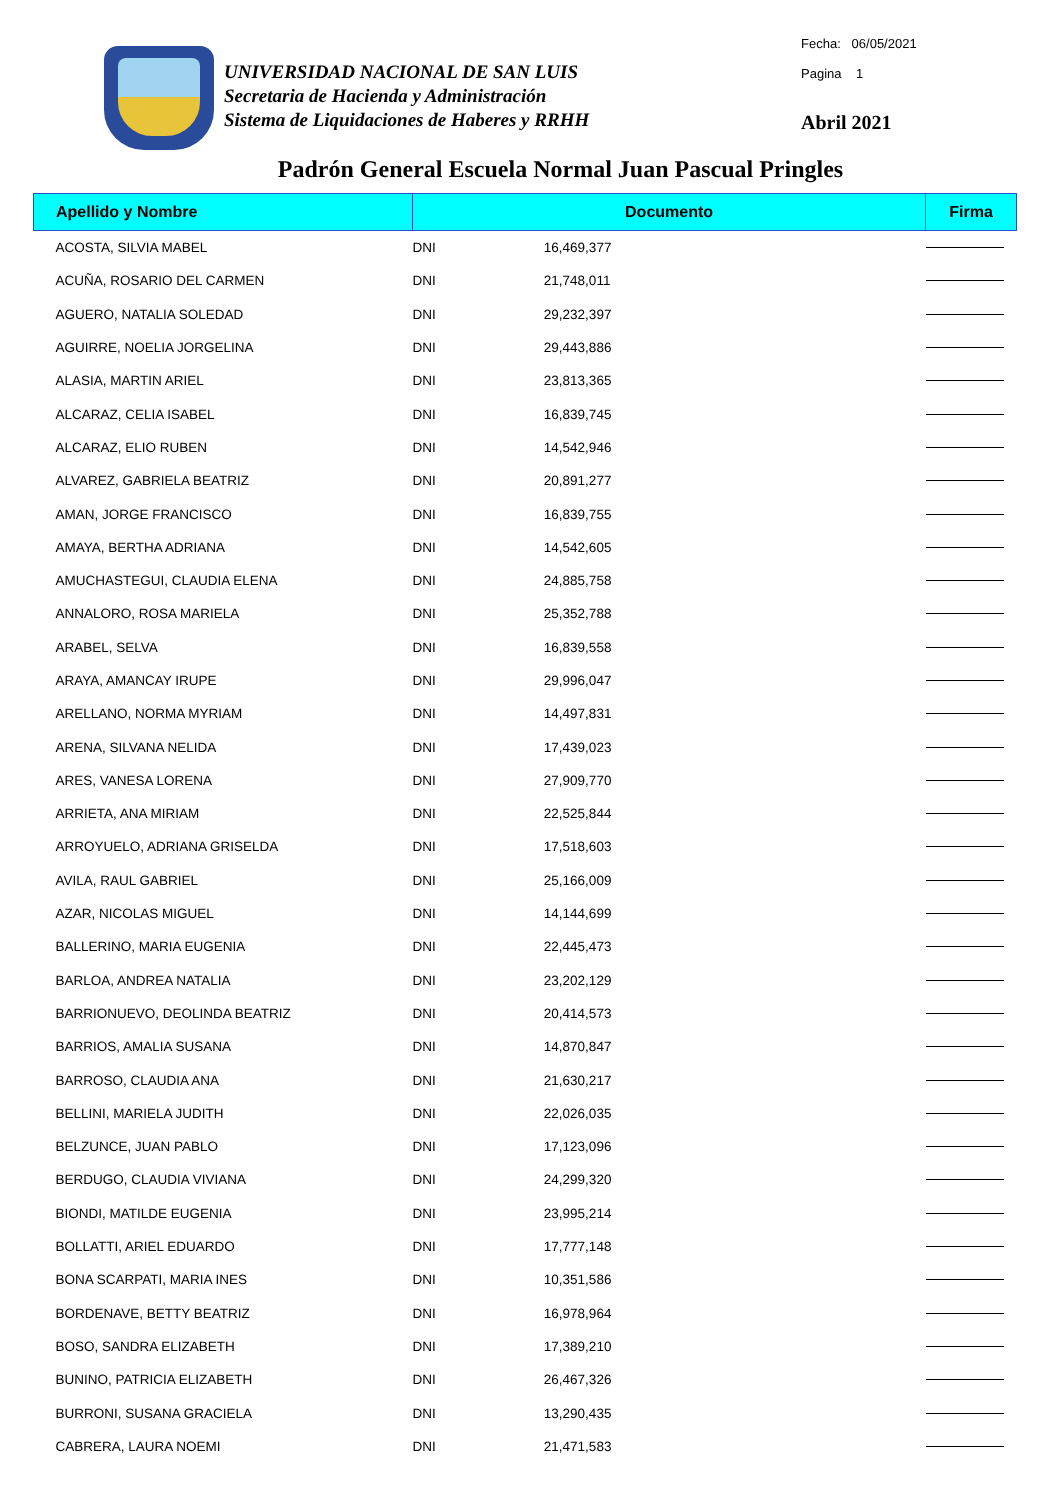UNIVERSIDAD NACIONAL DE SAN LUIS
Secretaria de Hacienda y Administración
Sistema de Liquidaciones de Haberes y RRHH
Fecha: 06/05/2021
Pagina 1
Abril 2021
Padrón General Escuela Normal Juan Pascual Pringles
| Apellido y Nombre | Documento | | Firma |
| --- | --- | --- | --- |
| ACOSTA, SILVIA MABEL | DNI | 16,469,377 | |
| ACUÑA, ROSARIO DEL CARMEN | DNI | 21,748,011 | |
| AGUERO, NATALIA SOLEDAD | DNI | 29,232,397 | |
| AGUIRRE, NOELIA JORGELINA | DNI | 29,443,886 | |
| ALASIA, MARTIN ARIEL | DNI | 23,813,365 | |
| ALCARAZ, CELIA ISABEL | DNI | 16,839,745 | |
| ALCARAZ, ELIO RUBEN | DNI | 14,542,946 | |
| ALVAREZ, GABRIELA BEATRIZ | DNI | 20,891,277 | |
| AMAN, JORGE FRANCISCO | DNI | 16,839,755 | |
| AMAYA, BERTHA ADRIANA | DNI | 14,542,605 | |
| AMUCHASTEGUI, CLAUDIA ELENA | DNI | 24,885,758 | |
| ANNALORO, ROSA MARIELA | DNI | 25,352,788 | |
| ARABEL, SELVA | DNI | 16,839,558 | |
| ARAYA, AMANCAY IRUPE | DNI | 29,996,047 | |
| ARELLANO, NORMA MYRIAM | DNI | 14,497,831 | |
| ARENA, SILVANA NELIDA | DNI | 17,439,023 | |
| ARES, VANESA LORENA | DNI | 27,909,770 | |
| ARRIETA, ANA MIRIAM | DNI | 22,525,844 | |
| ARROYUELO, ADRIANA GRISELDA | DNI | 17,518,603 | |
| AVILA, RAUL GABRIEL | DNI | 25,166,009 | |
| AZAR, NICOLAS MIGUEL | DNI | 14,144,699 | |
| BALLERINO, MARIA EUGENIA | DNI | 22,445,473 | |
| BARLOA, ANDREA NATALIA | DNI | 23,202,129 | |
| BARRIONUEVO, DEOLINDA BEATRIZ | DNI | 20,414,573 | |
| BARRIOS, AMALIA SUSANA | DNI | 14,870,847 | |
| BARROSO, CLAUDIA ANA | DNI | 21,630,217 | |
| BELLINI, MARIELA JUDITH | DNI | 22,026,035 | |
| BELZUNCE, JUAN PABLO | DNI | 17,123,096 | |
| BERDUGO, CLAUDIA VIVIANA | DNI | 24,299,320 | |
| BIONDI, MATILDE EUGENIA | DNI | 23,995,214 | |
| BOLLATTI, ARIEL EDUARDO | DNI | 17,777,148 | |
| BONA SCARPATI, MARIA INES | DNI | 10,351,586 | |
| BORDENAVE, BETTY BEATRIZ | DNI | 16,978,964 | |
| BOSO, SANDRA ELIZABETH | DNI | 17,389,210 | |
| BUNINO, PATRICIA ELIZABETH | DNI | 26,467,326 | |
| BURRONI, SUSANA GRACIELA | DNI | 13,290,435 | |
| CABRERA, LAURA NOEMI | DNI | 21,471,583 | |